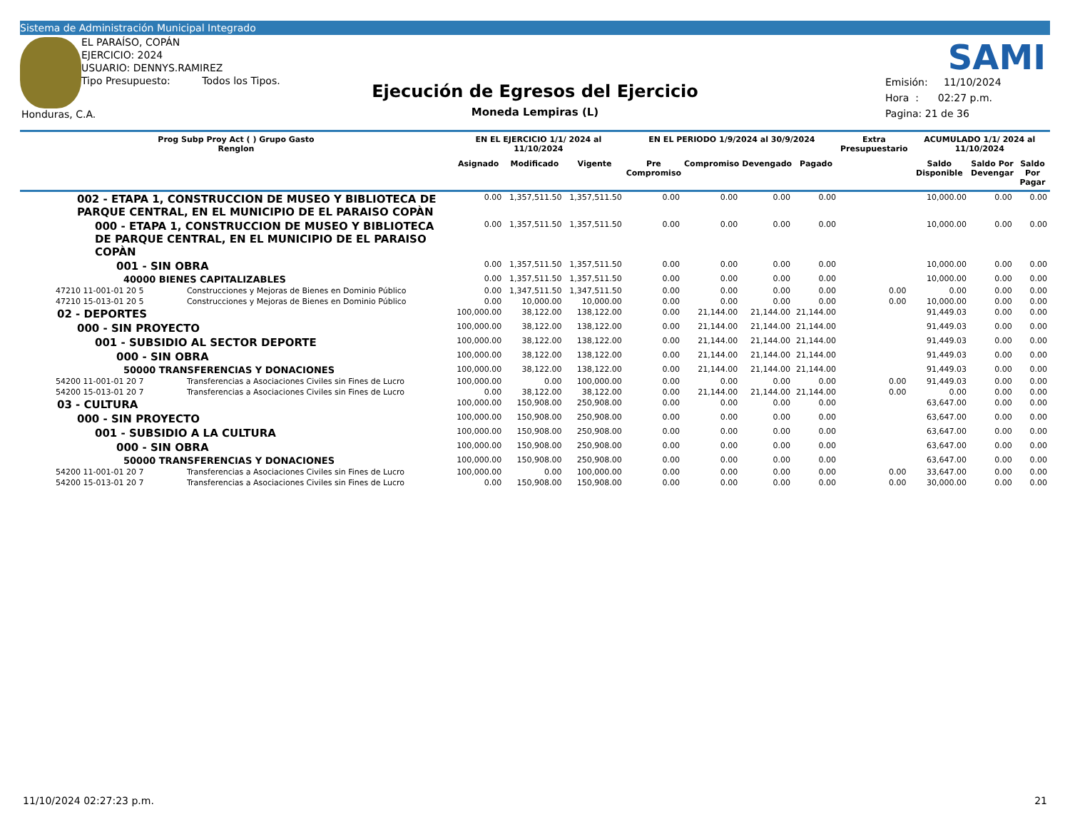Sistema de Administración Municipal Integrado
EL PARAÍSO, COPÁN
EJERCICIO: 2024
USUARIO: DENNYS.RAMIREZ
Tipo Presupuesto: Todos los Tipos.
Honduras, C.A.
Ejecución de Egresos del Ejercicio
Moneda Lempiras (L)
SAMI
Emisión: 11/10/2024
Hora : 02:27 p.m.
Pagina: 21 de 36
| Prog Subp Proy Act ( ) Grupo Gasto Renglon | | EN EL EJERCICIO 1/1/ 2024 al 11/10/2024 | | | EN EL PERIODO 1/9/2024 al 30/9/2024 | | | | Extra Presupuestario | ACUMULADO 1/1/ 2024 al 11/10/2024 | | |
| --- | --- | --- | --- | --- | --- | --- | --- | --- | --- | --- | --- | --- |
| | | Asignado | Modificado | Vigente | Pre Compromiso | Compromiso | Devengado | Pagado | | Saldo Disponible | Saldo Por Devengar | Saldo Por Pagar |
| 002 - ETAPA 1, CONSTRUCCION DE MUSEO Y BIBLIOTECA DE PARQUE CENTRAL, EN EL MUNICIPIO DE EL PARAISO COPÀN | | 0.00 | 1,357,511.50 | 1,357,511.50 | 0.00 | 0.00 | 0.00 | 0.00 | | 10,000.00 | 0.00 | 0.00 |
| 000 - ETAPA 1, CONSTRUCCION DE MUSEO Y BIBLIOTECA DE PARQUE CENTRAL, EN EL MUNICIPIO DE EL PARAISO COPÀN | | 0.00 | 1,357,511.50 | 1,357,511.50 | 0.00 | 0.00 | 0.00 | 0.00 | | 10,000.00 | 0.00 | 0.00 |
| 001 - SIN OBRA | | 0.00 | 1,357,511.50 | 1,357,511.50 | 0.00 | 0.00 | 0.00 | 0.00 | | 10,000.00 | 0.00 | 0.00 |
| 40000 BIENES CAPITALIZABLES | | 0.00 | 1,357,511.50 | 1,357,511.50 | 0.00 | 0.00 | 0.00 | 0.00 | | 10,000.00 | 0.00 | 0.00 |
| 47210 11-001-01 20 5 | Construcciones y Mejoras de Bienes en Dominio Público | 0.00 | 1,347,511.50 | 1,347,511.50 | 0.00 | 0.00 | 0.00 | 0.00 | 0.00 | 0.00 | 0.00 | 0.00 |
| 47210 15-013-01 20 5 | Construcciones y Mejoras de Bienes en Dominio Público | 0.00 | 10,000.00 | 10,000.00 | 0.00 | 0.00 | 0.00 | 0.00 | 0.00 | 10,000.00 | 0.00 | 0.00 |
| 02 - DEPORTES | | 100,000.00 | 38,122.00 | 138,122.00 | 0.00 | 21,144.00 | 21,144.00 | 21,144.00 | | 91,449.03 | 0.00 | 0.00 |
| 000 - SIN PROYECTO | | 100,000.00 | 38,122.00 | 138,122.00 | 0.00 | 21,144.00 | 21,144.00 | 21,144.00 | | 91,449.03 | 0.00 | 0.00 |
| 001 - SUBSIDIO AL SECTOR DEPORTE | | 100,000.00 | 38,122.00 | 138,122.00 | 0.00 | 21,144.00 | 21,144.00 | 21,144.00 | | 91,449.03 | 0.00 | 0.00 |
| 000 - SIN OBRA | | 100,000.00 | 38,122.00 | 138,122.00 | 0.00 | 21,144.00 | 21,144.00 | 21,144.00 | | 91,449.03 | 0.00 | 0.00 |
| 50000 TRANSFERENCIAS Y DONACIONES | | 100,000.00 | 38,122.00 | 138,122.00 | 0.00 | 21,144.00 | 21,144.00 | 21,144.00 | | 91,449.03 | 0.00 | 0.00 |
| 54200 11-001-01 20 7 | Transferencias a Asociaciones Civiles sin Fines de Lucro | 100,000.00 | 0.00 | 100,000.00 | 0.00 | 0.00 | 0.00 | 0.00 | 0.00 | 91,449.03 | 0.00 | 0.00 |
| 54200 15-013-01 20 7 | Transferencias a Asociaciones Civiles sin Fines de Lucro | 0.00 | 38,122.00 | 38,122.00 | 0.00 | 21,144.00 | 21,144.00 | 21,144.00 | 0.00 | 0.00 | 0.00 | 0.00 |
| 03 - CULTURA | | 100,000.00 | 150,908.00 | 250,908.00 | 0.00 | 0.00 | 0.00 | 0.00 | | 63,647.00 | 0.00 | 0.00 |
| 000 - SIN PROYECTO | | 100,000.00 | 150,908.00 | 250,908.00 | 0.00 | 0.00 | 0.00 | 0.00 | | 63,647.00 | 0.00 | 0.00 |
| 001 - SUBSIDIO A LA CULTURA | | 100,000.00 | 150,908.00 | 250,908.00 | 0.00 | 0.00 | 0.00 | 0.00 | | 63,647.00 | 0.00 | 0.00 |
| 000 - SIN OBRA | | 100,000.00 | 150,908.00 | 250,908.00 | 0.00 | 0.00 | 0.00 | 0.00 | | 63,647.00 | 0.00 | 0.00 |
| 50000 TRANSFERENCIAS Y DONACIONES | | 100,000.00 | 150,908.00 | 250,908.00 | 0.00 | 0.00 | 0.00 | 0.00 | | 63,647.00 | 0.00 | 0.00 |
| 54200 11-001-01 20 7 | Transferencias a Asociaciones Civiles sin Fines de Lucro | 100,000.00 | 0.00 | 100,000.00 | 0.00 | 0.00 | 0.00 | 0.00 | 0.00 | 33,647.00 | 0.00 | 0.00 |
| 54200 15-013-01 20 7 | Transferencias a Asociaciones Civiles sin Fines de Lucro | 0.00 | 150,908.00 | 150,908.00 | 0.00 | 0.00 | 0.00 | 0.00 | 0.00 | 30,000.00 | 0.00 | 0.00 |
11/10/2024 02:27:23 p.m. 21